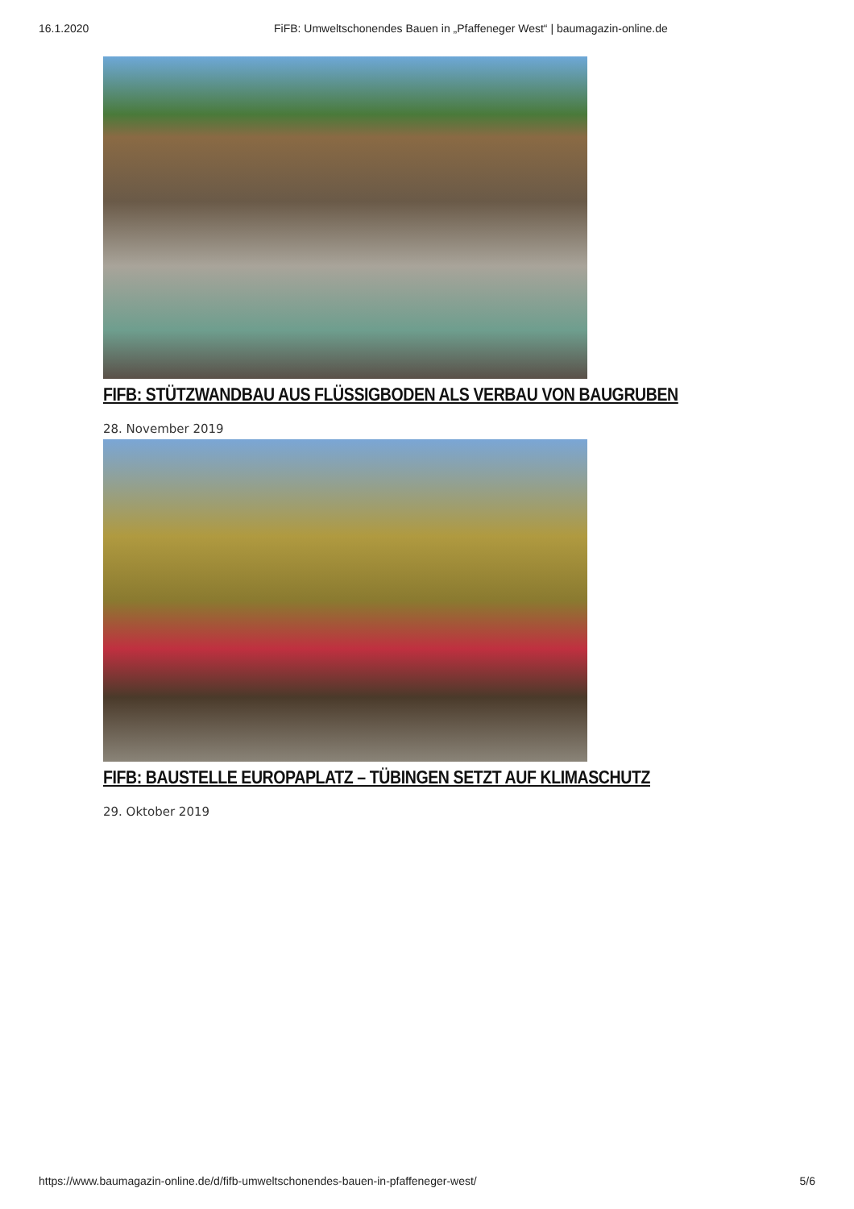16.1.2020 FiFB: Umweltschonendes Bauen in „Pfaffeneger West“ | baumagazin-online.de
FIFB: STÜTZWANDBAU AUS FLÜSSIGBODEN ALS VERBAU VON BAUGRUBEN
28. November 2019
FIFB: BAUSTELLE EUROPAPLATZ – TÜBINGEN SETZT AUF KLIMASCHUTZ
29. Oktober 2019
https://www.baumagazin-online.de/d/fifb-umweltschonendes-bauen-in-pfaffeneger-west/ 5/6